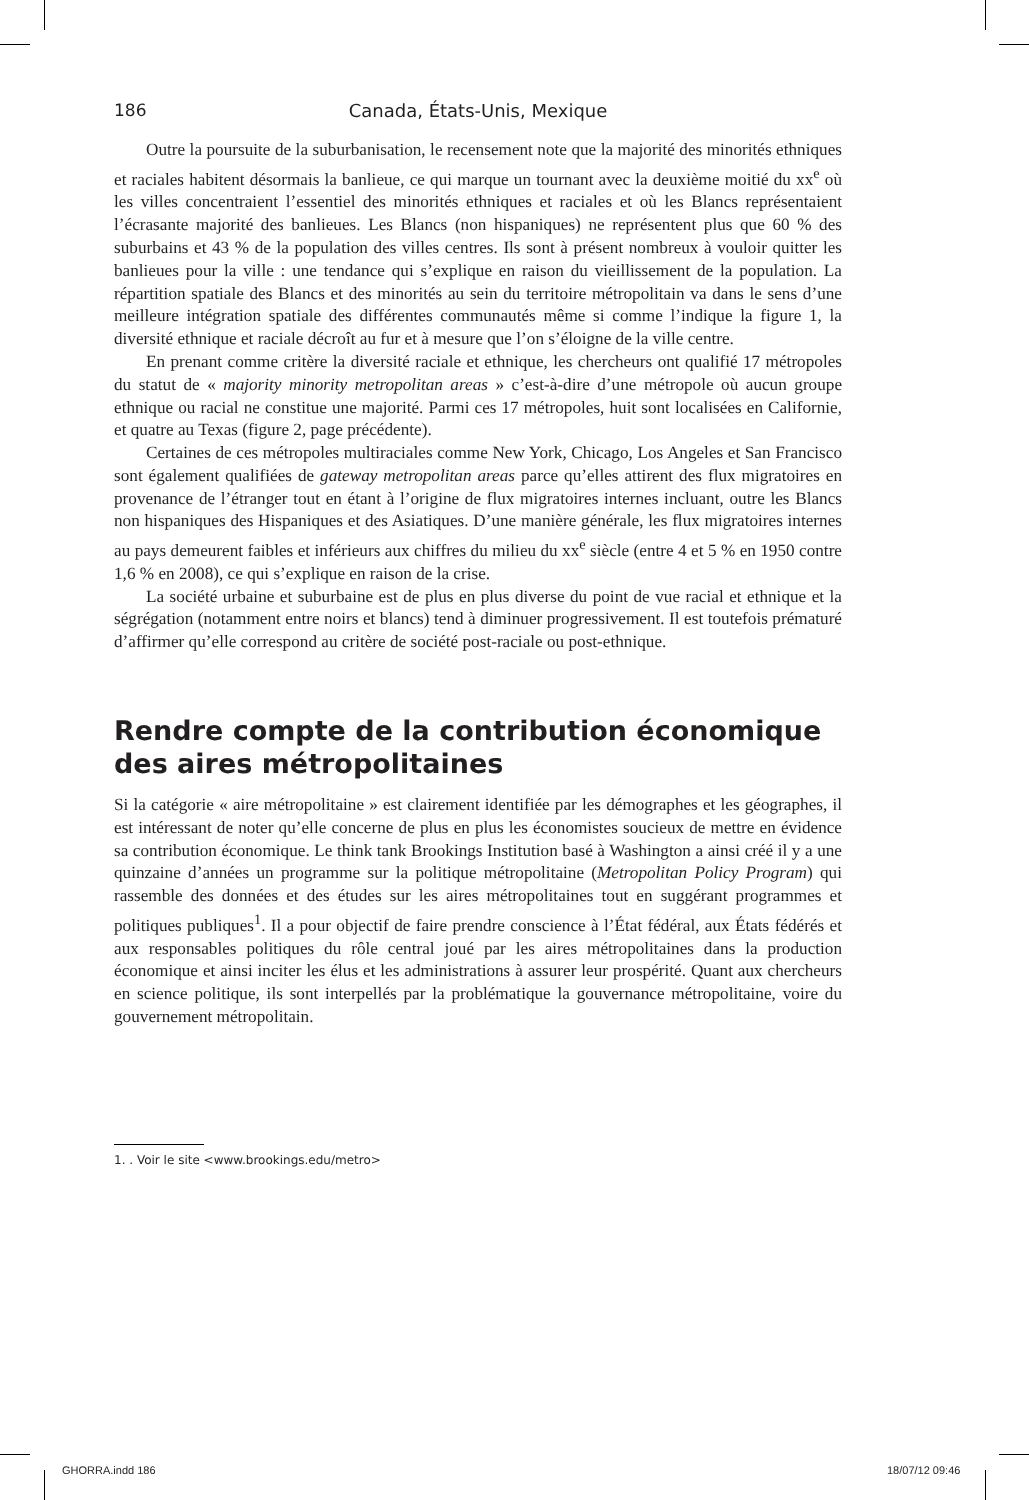186 Canada, États-Unis, Mexique
Outre la poursuite de la suburbanisation, le recensement note que la majorité des minorités ethniques et raciales habitent désormais la banlieue, ce qui marque un tournant avec la deuxième moitié du xx<sup>e</sup> où les villes concentraient l’essentiel des minorités ethniques et raciales et où les Blancs représentaient l’écrasante majorité des banlieues. Les Blancs (non hispaniques) ne représentent plus que 60 % des suburbains et 43 % de la population des villes centres. Ils sont à présent nombreux à vouloir quitter les banlieues pour la ville : une tendance qui s’explique en raison du vieillissement de la population. La répartition spatiale des Blancs et des minorités au sein du territoire métropolitain va dans le sens d’une meilleure intégration spatiale des différentes communautés même si comme l’indique la figure 1, la diversité ethnique et raciale décroît au fur et à mesure que l’on s’éloigne de la ville centre.
En prenant comme critère la diversité raciale et ethnique, les chercheurs ont qualifié 17 métropoles du statut de « majority minority metropolitan areas » c’est-à-dire d’une métropole où aucun groupe ethnique ou racial ne constitue une majorité. Parmi ces 17 métropoles, huit sont localisées en Californie, et quatre au Texas (figure 2, page précédente).
Certaines de ces métropoles multiraciales comme New York, Chicago, Los Angeles et San Francisco sont également qualifiées de gateway metropolitan areas parce qu’elles attirent des flux migratoires en provenance de l’étranger tout en étant à l’origine de flux migratoires internes incluant, outre les Blancs non hispaniques des Hispaniques et des Asiatiques. D’une manière générale, les flux migratoires internes au pays demeurent faibles et inférieurs aux chiffres du milieu du xx<sup>e</sup> siècle (entre 4 et 5 % en 1950 contre 1,6 % en 2008), ce qui s’explique en raison de la crise.
La société urbaine et suburbaine est de plus en plus diverse du point de vue racial et ethnique et la ségrégation (notamment entre noirs et blancs) tend à diminuer progressivement. Il est toutefois prématuré d’affirmer qu’elle correspond au critère de société post-raciale ou post-ethnique.
Rendre compte de la contribution économique des aires métropolitaines
Si la catégorie « aire métropolitaine » est clairement identifiée par les démographes et les géographes, il est intéressant de noter qu’elle concerne de plus en plus les économistes soucieux de mettre en évidence sa contribution économique. Le think tank Brookings Institution basé à Washington a ainsi créé il y a une quinzaine d’années un programme sur la politique métropolitaine (Metropolitan Policy Program) qui rassemble des données et des études sur les aires métropolitaines tout en suggérant programmes et politiques publiques<sup>1</sup>. Il a pour objectif de faire prendre conscience à l’État fédéral, aux États fédérés et aux responsables politiques du rôle central joué par les aires métropolitaines dans la production économique et ainsi inciter les élus et les administrations à assurer leur prospérité. Quant aux chercheurs en science politique, ils sont interpellés par la problématique la gouvernance métropolitaine, voire du gouvernement métropolitain.
1. . Voir le site <www.brookings.edu/metro>
GHORRA.indd 186 18/07/12 09:46